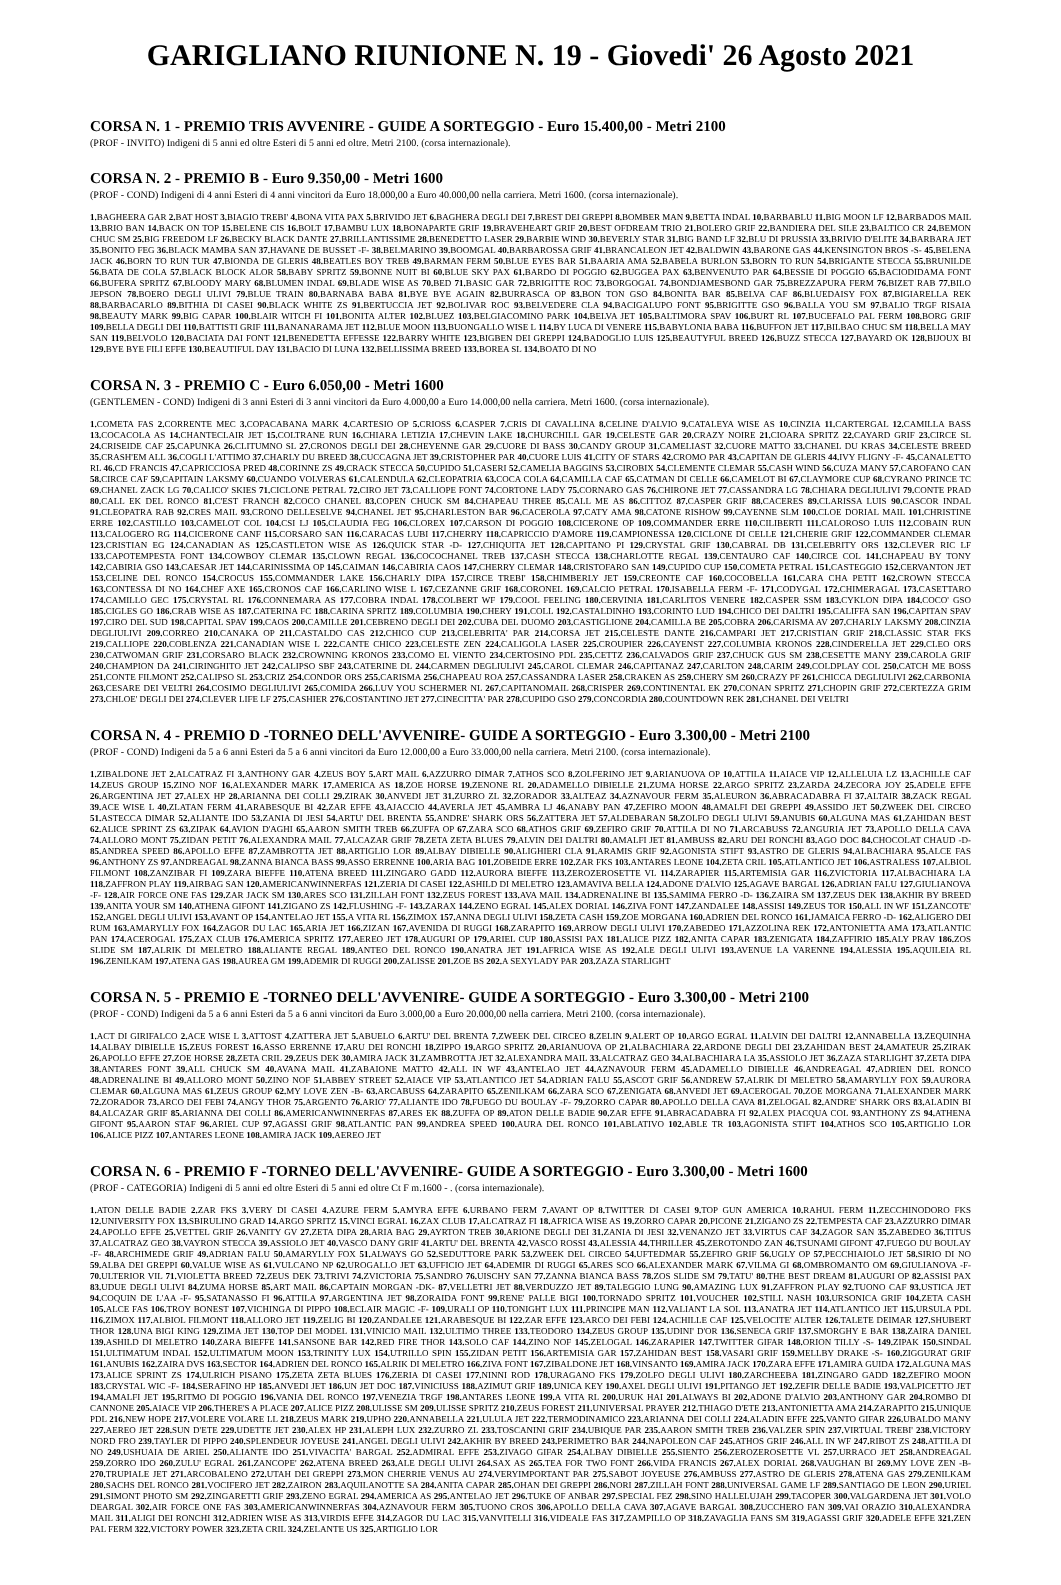GARIGLIANO RIUNIONE N. 19 - Giovedi' 26 Agosto 2021
CORSA N. 1 - PREMIO TRIS AVVENIRE - GUIDE A SORTEGGIO - Euro 15.400,00 - Metri 2100
(PROF - INVITO) Indigeni di 5 anni ed oltre Esteri di 5 anni ed oltre. Metri 2100. (corsa internazionale).
CORSA N. 2 - PREMIO B - Euro 9.350,00 - Metri 1600
(PROF - COND) Indigeni di 4 anni Esteri di 4 anni vincitori da Euro 18.000,00 a Euro 40.000,00 nella carriera. Metri 1600. (corsa internazionale).
1. BAGHEERA GAR 2. BAT HOST 3. BIAGIO TREBI' 4. BONA VITA PAX 5. BRIVIDO JET 6. BAGHERA DEGLI DEI 7. BREST DEI GREPPI 8. BOMBER MAN 9. BETTA INDAL 10. BARBABLU 11. BIG MOON LF 12. BARBADOS MAIL 13. BRIO BAN 14. BACK ON TOP 15. BELENE CIS 16. BOLT 17. BAMBU LUX 18. BONAPARTE GRIF 19. BRAVEHEART GRIF 20. BEST OFDREAM TRIO 21. BOLERO GRIF 22. BANDIERA DEL SILE 23. BALTICO CR 24. BEMON CHUC SM 25. BIG FREEDOM LF 26. BECKY BLACK DANTE 27. BRILLANTISSIME 28. BENEDETTO LASER 29. BARBIE WIND 30. BEVERLY STAR 31. BIG BAND LF 32. BLU DI PRUSSIA 33. BRIVIO D'ELITE 34. BARBARA JET 35. BONITO FEG 36. BLACK MAMBA SAN 37. HAVANE DE BUSSET -F- 38. BELMARINO 39. BOOMGAL 40. BARBAROSSA GRIF 41. BRANCALEON JET 42. BALDWIN 43. BARONE GAS 44. KENSINGTON BROS -S- 45. BELENA JACK 46. BORN TO RUN TUR 47. BIONDA DE GLERIS 48. BEATLES BOY TREB 49. BARMAN FERM 50. BLUE EYES BAR 51. BAARIA AMA 52. BABELA BURLON 53. BORN TO RUN 54. BRIGANTE STECCA 55. BRUNILDE 56. BATA DE COLA 57. BLACK BLOCK ALOR 58. BABY SPRITZ 59. BONNE NUIT BI 60. BLUE SKY PAX 61. BARDO DI POGGIO 62. BUGGEA PAX 63. BENVENUTO PAR 64. BESSIE DI POGGIO 65. BACIODIDAMA FONT 66. BUFERA SPRITZ 67. BLOODY MARY 68. BLUMEN INDAL 69. BLADE WISE AS 70. BED 71. BASIC GAR 72. BRIGITTE ROC 73. BORGOGAL 74. BONDJAMESBOND GAR 75. BREZZAPURA FERM 76. BIZET RAB 77. BILO JEPSON 78. BOERO DEGLI ULIVI 79. BLUE TRAIN 80. BARNABA BABA 81. BYE BYE AGAIN 82. BURRASCA OP 83. BON TON GSO 84. BONITA BAR 85. BELVA CAF 86. BLUEDAISY FOX 87. BIGIARELLA REK 88. BARBACARLO 89. BITHIA DI CASEI 90. BLACK WHITE ZS 91. BERTUCCIA JET 92. BOLIVAR ROC 93. BELVEDERE CLA 94. BACIGALUPO FONT 95. BRIGITTE GSO 96. BALLA YOU SM 97. BALIO TRGF RISAIA 98. BEAUTY MARK 99. BIG CAPAR 100. BLAIR WITCH FI 101. BONITA ALTER 102. BLUEZ 103. BELGIACOMINO PARK 104. BELVA JET 105. BALTIMORA SPAV 106. BURT RL 107. BUCEFALO PAL FERM 108. BORG GRIF 109. BELLA DEGLI DEI 110. BATTISTI GRIF 111. BANANARAMA JET 112. BLUE MOON 113. BUONGALLO WISE L 114. BY LUCA DI VENERE 115. BABYLONIA BABA 116. BUFFON JET 117. BILBAO CHUC SM 118. BELLA MAY SAN 119. BELVOLO 120. BACIATA DAI FONT 121. BENEDETTA EFFESSE 122. BARRY WHITE 123. BIGBEN DEI GREPPI 124. BADOGLIO LUIS 125. BEAUTYFUL BREED 126. BUZZ STECCA 127. BAYARD OK 128. BIJOUX BI 129. BYE BYE FILI EFFE 130. BEAUTIFUL DAY 131. BACIO DI LUNA 132. BELLISSIMA BREED 133. BOREA SL 134. BOATO DI NO
CORSA N. 3 - PREMIO C - Euro 6.050,00 - Metri 1600
(GENTLEMEN - COND) Indigeni di 3 anni Esteri di 3 anni vincitori da Euro 4.000,00 a Euro 14.000,00 nella carriera. Metri 1600. (corsa internazionale).
1. COMETA FAS 2. CORRENTE MEC 3. COPACABANA MARK 4. CARTESIO OP 5. CRIOSS 6. CASPER 7. CRIS DI CAVALLINA 8. CELINE D'ALVIO 9. CATALEYA WISE AS 10. CINZIA 11. CARTERGAL 12. CAMILLA BASS 13. COCACOLA AS 14. CHANTECLAIR JET 15. COLTRANE RUN 16. CHIARA LETIZIA 17. CHEVIN LAKE 18. CHURCHILL GAR 19. CELESTE GAR 20. CRAZY NOIRE 21. CIOARA SPRITZ 22. CAYARD GRIF 23. CIRCE SL 24. CRISEIDE CAF 25. CAPUNKA 26. CLITUMNO SL 27. CRONOS DEGLI DEI 28. CHEYENNE GAR 29. CUORE DI BASS 30. CANDY GROUP 31. CAMELIAST 32. CUORE MATTO 33. CHANEL DU KRAS 34. CELESTE BREED 35. CRASH'EM ALL 36. COGLI L'ATTIMO 37. CHARLY DU BREED 38. CUCCAGNA JET 39. CRISTOPHER PAR 40. CUORE LUIS 41. CITY OF STARS 42. CROMO PAR 43. CAPITAN DE GLERIS 44. IVY FLIGNY -F- 45. CANALETTO RL 46. CD FRANCIS 47. CAPRICCIOSA PRED 48. CORINNE ZS 49. CRACK STECCA 50. CUPIDO 51. CASERI 52. CAMELIA BAGGINS 53. CIROBIX 54. CLEMENTE CLEMAR 55. CASH WIND 56. CUZA MANY 57. CAROFANO CAN 58. CIRCE CAF 59. CAPITAIN LAKSMY 60. CUANDO VOLVERAS 61. CALENDULA 62. CLEOPATRIA 63. COCA COLA 64. CAMILLA CAF 65. CATMAN DI CELLE 66. CAMELOT BI 67. CLAYMORE CUP 68. CYRANO PRINCE TC 69. CHANEL ZACK LG 70. CALICO' SKIES 71. CICLONE PETRAL 72. CIRO JET 73. CALLIOPE FONT 74. CORTONE LADY 75. CORNARO GAS 76. CHIRONE JET 77. CASSANDRA LG 78. CHIARA DEGLIULIVI 79. CONTE PRAD 80. CALL EK DEL RONCO 81. C'EST FRANCH 82. COCO CHANEL 83. COPEN CHUCK SM 84. CHAPEAU THREE 85. CALL ME AS 86. CITTOZ 87. CASPER GRIF 88. CACERES 89. CLARISSA LUIS 90. CASCOR INDAL 91. CLEOPATRA RAB 92. CRES MAIL 93. CRONO DELLESELVE 94. CHANEL JET 95. CHARLESTON BAR 96. CACEROLA 97. CATY AMA 98. CATONE RISHOW 99. CAYENNE SLM 100. CLOE DORIAL MAIL 101. CHRISTINE ERRE 102. CASTILLO 103. CAMELOT COL 104. CSI LJ 105. CLAUDIA FEG 106. CLOREX 107. CARSON DI POGGIO 108. CICERONE OP 109. COMMANDER ERRE 110. CILIBERTI 111. CALOROSO LUIS 112. COBAIN RUN 113. CALOGERO RG 114. CICERONE CANF 115. CORSARO SAN 116. CARACAS LUBI 117. CHERRY 118. CAPRICCIO D'AMORE 119. CAMPIONESSA 120. CICLONE DI CELLE 121. CHERIE GRIF 122. COMMANDER CLEMAR 123. CRISTIAN EG 124. CANADIAN AS 125. CASTLETON WISE AS 126. QUICK STAR -D- 127. CHIQUITA JET 128. CAPITANO PI 129. CRYSTAL GRIF 130. CABRAL DB 131. CELEBRITY ORS 132. CLEVER RIC LF 133. CAPOTEMPESTA FONT 134. COWBOY CLEMAR 135. CLOWN REGAL 136. COCOCHANEL TREB 137. CASH STECCA 138. CHARLOTTE REGAL 139. CENTAURO CAF 140. CIRCE COL 141. CHAPEAU BY TONY 142. CABIRIA GSO 143. CAESAR JET 144. CARINISSIMA OP 145. CAIMAN 146. CABIRIA CAOS 147. CHERRY CLEMAR 148. CRISTOFARO SAN 149. CUPIDO CUP 150. COMETA PETRAL 151. CASTEGGIO 152. CERVANTON JET 153. CELINE DEL RONCO 154. CROCUS 155. COMMANDER LAKE 156. CHARLY DIPA 157. CIRCE TREBI' 158. CHIMBERLY JET 159. CREONTE CAF 160. COCOBELLA 161. CARA CHA PETIT 162. CROWN STECCA 163. CONTESSA DI NO 164. CHEF AXE 165. CRONOS CAF 166. CARLINO WISE L 167. CEZANNE GRIF 168. CORONEL 169. CALCIO PETRAL 170. ISABELLA FERM -F- 171. CODYGAL 172. CHIMERAGAL 173. CASETTARO 174. CAMILLO GEC 175. CRYSTAL RL 176. CONNEMARA AS 177. COBRA INDAL 178. COLBERT WF 179. COOL FEELING 180. CERVINIA 181. CARLITOS VENERE 182. CASPER SSM 183. CYKLON DIPA 184. COCO' GSO 185. CIGLES GO 186. CRAB WISE AS 187. CATERINA FC 188. CARINA SPRITZ 189. COLUMBIA 190. CHERY 191. COLL 192. CASTALDINHO 193. CORINTO LUD 194. CHICO DEI DALTRI 195. CALIFFA SAN 196. CAPITAN SPAV 197. CIRO DEL SUD 198. CAPITAL SPAV 199. CAOS 200. CAMILLE 201. CEBRENO DEGLI DEI 202. CUBA DEL DUOMO 203. CASTIGLIONE 204. CAMILLA BE 205. COBRA 206. CARISMA AV 207. CHARLY LAKSMY 208. CINZIA DEGLIULIVI 209. CORREO 210. CANAKA OP 211. CASTALDO CAS 212. CHICO CUP 213. CELEBRITA' PAR 214. CORSA JET 215. CELESTE DANTE 216. CAMPARI JET 217. CRISTIAN GRIF 218. CLASSIC STAR FKS 219. CALLIOPE 220. COBLENZA 221. CANADIAN WISE L 222. CANTE CHICO 223. CELESTE ZEN 224. CALIGOLA LASER 225. CROUPIER 226. CAYENST 227. COLUMBIA KRONOS 228. CINDERELLA JET 229. CLEO ORS 230. CATWOMAN GRIF 231. CORSARO BLACK 232. CROWNING KRONOS 233. COMO EL VIENTO 234. CERTOSINO PDL 235. CETTZ 236. CALVADOS GRIF 237. CHUCK GUS SM 238. CESETTE MANY 239. CAROLA GRIF 240. CHAMPION DA 241. CIRINGHITO JET 242. CALIPSO SBF 243. CATERINE DL 244. CARMEN DEGLIULIVI 245. CAROL CLEMAR 246. CAPITANAZ 247. CARLTON 248. CARIM 249. COLDPLAY COL 250. CATCH ME BOSS 251. CONTE FILMONT 252. CALIPSO SL 253. CRIZ 254. CONDOR ORS 255. CARISMA 256. CHAPEAU ROA 257. CASSANDRA LASER 258. CRAKEN AS 259. CHERY SM 260. CRAZY PF 261. CHICCA DEGLIULIVI 262. CARBONIA 263. CESARE DEI VELTRI 264. COSIMO DEGLIULIVI 265. COMIDA 266. LUV YOU SCHERMER NL 267. CAPITANOMAIL 268. CRISPER 269. CONTINENTAL EK 270. CONAN SPRITZ 271. CHOPIN GRIF 272. CERTEZZA GRIM 273. CHLOE' DEGLI DEI 274. CLEVER LIFE LF 275. CASHIER 276. COSTANTINO JET 277. CINECITTA' PAR 278. CUPIDO GSO 279. CONCORDIA 280. COUNTDOWN REK 281. CHANEL DEI VELTRI
CORSA N. 4 - PREMIO D -TORNEO DELL'AVVENIRE- GUIDE A SORTEGGIO - Euro 3.300,00 - Metri 2100
(PROF - COND) Indigeni da 5 a 6 anni Esteri da 5 a 6 anni vincitori da Euro 12.000,00 a Euro 33.000,00 nella carriera. Metri 2100. (corsa internazionale).
1. ZIBALDONE JET 2. ALCATRAZ FI 3. ANTHONY GAR 4. ZEUS BOY 5. ART MAIL 6. AZZURRO DIMAR 7. ATHOS SCO 8. ZOLFERINO JET 9. ARIANUOVA OP 10. ATTILA 11. AIACE VIP 12. ALLELUIA LZ 13. ACHILLE CAF 14. ZEUS GROUP 15. ZINO NOF 16. ALEXANDER MARK 17. AMERICA AS 18. ZOE HORSE 19. ZENONE RL 20. ADAMELLO DIBIELLE 21. ZUMA HORSE 22. ARGO SPRITZ 23. ZARDA 24. ZECORA JOY 25. ADELE EFFE 26. ARGENTINA JET 27. ALEX HP 28. ARIANNA DEI COLLI 29. ZIRAK 30. ANVEDI JET 31. ZURRO ZL 32. ZORADOR 33. ALTEAZ 34. AZNAVOUR FERM 35. ALEURON 36. ABRACADABRA FI 37. ALTAIR 38. ZACK REGAL 39. ACE WISE L 40. ZLATAN FERM 41. ARABESQUE BI 42. ZAR EFFE 43. AJACCIO 44. AVERLA JET 45. AMBRA LJ 46. ANABY PAN 47. ZEFIRO MOON 48. AMALFI DEI GREPPI 49. ASSIDO JET 50. ZWEEK DEL CIRCEO 51. ASTECCA DIMAR 52. ALIANTE IDO 53. ZANIA DI JESI 54. ARTU' DEL BRENTA 55. ANDRE' SHARK ORS 56. ZATTERA JET 57. ALDEBARAN 58. ZOLFO DEGLI ULIVI 59. ANUBIS 60. ALGUNA MAS 61. ZAHIDAN BEST 62. ALICE SPRINT ZS 63. ZIPAK 64. AVION D'AGHI 65. AARON SMITH TREB 66. ZUFFA OP 67. ZARA SCO 68. ATHOS GRIF 69. ZEFIRO GRIF 70. ATTILA DI NO 71. ARCABUSS 72. ANGURIA JET 73. APOLLO DELLA CAVA 74. ALLORO MONT 75. ZIDAN PETIT 76. ALEXANDRA MAIL 77. ALCAZAR GRIF 78. ZETA ZETA BLUES 79. ALVIN DEI DALTRI 80. AMALFI JET 81. AMBUSS 82. ARU DEI RONCHI 83. AGO DOC 84. CHOCOLAT CHAUD -D- 85. ANDREA SPEED 86. APOLLO EFFE 87. ZAMBROTTA JET 88. ARTIGLIO LOR 89. ALBAY DIBIELLE 90. ALIGHIERI CLA 91. ARAMIS GRIF 92. AGONISTA STIFT 93. ASTRO DE GLERIS 94. ALBACHIARA 95. ALCE FAS 96. ANTHONY ZS 97. ANDREAGAL 98. ZANNA BIANCA BASS 99. ASSO ERRENNE 100. ARIA BAG 101. ZOBEIDE ERRE 102. ZAR FKS 103. ANTARES LEONE 104. ZETA CRIL 105. ATLANTICO JET 106. ASTRALESS 107. ALBIOL FILMONT 108. ZANZIBAR FI 109. ZARA BIEFFE 110. ATENA BREED 111. ZINGARO GADD 112. AURORA BIEFFE 113. ZEROZEROSETTE VL 114. ZARAPIER 115. ARTEMISIA GAR 116. ZVICTORIA 117. ALBACHIARA LA 118. ZAFFRON PLAY 119. AIRBAG SAN 120. AMERICANWINNERFAS 121. ZERIA DI CASEI 122. ASHILD DI MELETRO 123. AMAVIVA BELLA 124. ADONE D'ALVIO 125. AGAVE BARGAL 126. ADRIAN FALU 127. GIULIANOVA -F- 128. AIR FORCE ONE FAS 129. ZAR JACK SM 130. ARES SCO 131. ZILLAH FONT 132. ZEUS FOREST 133. AVA MAIL 134. ADRENALINE BI 135. SAMIMA FERRO -D- 136. ZAIRA SM 137. ZEUS DEK 138. AKHIR BY BREED 139. ANITA YOUR SM 140. ATHENA GIFONT 141. ZIGANO ZS 142. FLUSHING -F- 143. ZARAX 144. ZENO EGRAL 145. ALEX DORIAL 146. ZIVA FONT 147. ZANDALEE 148. ASSISI 149. ZEUS TOR 150. ALL IN WF 151. ZANCOTE' 152. ANGEL DEGLI ULIVI 153. AVANT OP 154. ANTELAO JET 155. A VITA RL 156. ZIMOX 157. ANNA DEGLI ULIVI 158. ZETA CASH 159. ZOE MORGANA 160. ADRIEN DEL RONCO 161. JAMAICA FERRO -D- 162. ALIGERO DEI RUM 163. AMARYLLY FOX 164. ZAGOR DU LAC 165. ARIA JET 166. ZIZAN 167. AVENIDA DI RUGGI 168. ZARAPITO 169. ARROW DEGLI ULIVI 170. ZABEDEO 171. AZZOLINA REK 172. ANTONIETTA AMA 173. ATLANTIC PAN 174. ACEROGAL 175. ZAX CLUB 176. AMERICA SPRITZ 177. AEREO JET 178. AUGURI OP 179. ARIEL CUP 180. ASSISI PAX 181. ALICE PIZZ 182. ANITA CAPAR 183. ZENIGATA 184. ZAFFIRIO 185. ALY PRAV 186. ZOS SLIDE SM 187. ALRIK DI MELETRO 188. ALIANTE REGAL 189. ANTEO DEL RONCO 190. ANATRA JET 191. AFRICA WISE AS 192. ALE DEGLI ULIVI 193. AVENUE LA VARENNE 194. ALESSIA 195. AQUILEIA RL 196. ZENILKAM 197. ATENA GAS 198. AUREA GM 199. ADEMIR DI RUGGI 200. ZALISSE 201. ZOE BS 202. A SEXYLADY PAR 203. ZAZA STARLIGHT
CORSA N. 5 - PREMIO E -TORNEO DELL'AVVENIRE- GUIDE A SORTEGGIO - Euro 3.300,00 - Metri 2100
(PROF - COND) Indigeni da 5 a 6 anni Esteri da 5 a 6 anni vincitori da Euro 3.000,00 a Euro 20.000,00 nella carriera. Metri 2100. (corsa internazionale).
1. ACT DI GIRIFALCO 2. ACE WISE L 3. ATTOST 4. ZATTERA JET 5. ABUELO 6. ARTU' DEL BRENTA 7. ZWEEK DEL CIRCEO 8. ZELIN 9. ALERT OP 10. ARGO EGRAL 11. ALVIN DEI DALTRI 12. ANNABELLA 13. ZEQUINHA 14. ALBAY DIBIELLE 15. ZEUS FOREST 16. ASSO ERRENNE 17. ARU DEI RONCHI 18. ZIPPO 19. ARGO SPRITZ 20. ARIANUOVA OP 21. ALBACHIARA 22. ARDONE DEGLI DEI 23. ZAHIDAN BEST 24. AMATEUR 25. ZIRAK 26. APOLLO EFFE 27. ZOE HORSE 28. ZETA CRIL 29. ZEUS DEK 30. AMIRA JACK 31. ZAMBROTTA JET 32. ALEXANDRA MAIL 33. ALCATRAZ GEO 34. ALBACHIARA LA 35. ASSIOLO JET 36. ZAZA STARLIGHT 37. ZETA DIPA 38. ANTARES FONT 39. ALL CHUCK SM 40. AVANA MAIL 41. ZABAIONE MATTO 42. ALL IN WF 43. ANTELAO JET 44. AZNAVOUR FERM 45. ADAMELLO DIBIELLE 46. ANDREAGAL 47. ADRIEN DEL RONCO 48. ADRENALINE BI 49. ALLORO MONT 50. ZINO NOF 51. ABBEY STREET 52. AIACE VIP 53. ATLANTICO JET 54. ADRIAN FALU 55. ASCOT GRIF 56. ANDREW 57. ALRIK DI MELETRO 58. AMARYLLY FOX 59. AURORA CLEMAR 60. ALGUNA MAS 61. ZEUS GROUP 62. MY LOVE ZEN -B- 63. ARCABUSS 64. ZARAPITO 65. ZENILKAM 66. ZARA SCO 67. ZENIGATA 68. ANVEDI JET 69. ACEROGAL 70. ZOE MORGANA 71. ALEXANDER MARK 72. ZORADOR 73. ARCO DEI FEBI 74. ANGY THOR 75. ARGENTO 76. ARIO' 77. ALIANTE IDO 78. FUEGO DU BOULAY -F- 79. ZORRO CAPAR 80. APOLLO DELLA CAVA 81. ZELOGAL 82. ANDRE' SHARK ORS 83. ALADIN BI 84. ALCAZAR GRIF 85. ARIANNA DEI COLLI 86. AMERICANWINNERFAS 87. ARES EK 88. ZUFFA OP 89. ATON DELLE BADIE 90. ZAR EFFE 91. ABRACADABRA FI 92. ALEX PIACQUA COL 93. ANTHONY ZS 94. ATHENA GIFONT 95. AARON STAF 96. ARIEL CUP 97. AGASSI GRIF 98. ATLANTIC PAN 99. ANDREA SPEED 100. AURA DEL RONCO 101. ABLATIVO 102. ABLE TR 103. AGONISTA STIFT 104. ATHOS SCO 105. ARTIGLIO LOR 106. ALICE PIZZ 107. ANTARES LEONE 108. AMIRA JACK 109. AEREO JET
CORSA N. 6 - PREMIO F -TORNEO DELL'AVVENIRE- GUIDE A SORTEGGIO - Euro 3.300,00 - Metri 1600
(PROF - CATEGORIA) Indigeni di 5 anni ed oltre Esteri di 5 anni ed oltre Ct F m.1600 - . (corsa internazionale).
1. ATON DELLE BADIE 2. ZAR FKS 3. VERY DI CASEI 4. AZURE FERM 5. AMYRA EFFE 6. URBANO FERM 7. AVANT OP 8. TWITTER DI CASEI 9. TOP GUN AMERICA 10. RAHUL FERM 11. ZECCHINODORO FKS 12. UNIVERSITY FOX 13. SBIRULINO GRAD 14. ARGO SPRITZ 15. VINCI EGRAL 16. ZAX CLUB 17. ALCATRAZ FI 18. AFRICA WISE AS 19. ZORRO CAPAR 20. PICONE 21. ZIGANO ZS 22. TEMPESTA CAF 23. AZZURRO DIMAR 24. APOLLO EFFE 25. VETTEL GRIF 26. VANITY GV 27. ZETA DIPA 28. ARIA BAG 29. AYRTON TREB 30. ARIONE DEGLI DEI 31. ZANIA DI JESI 32. VENANZO JET 33. VIRTUS CAF 34. ZAGOR SAN 35. ZABEDEO 36. TITUS 37. ALCATRAZ GEO 38. VAYRON STECCA 39. ASSIOLO JET 40. VASCO DANY GRIF 41. ARTU' DEL BRENTA 42. VASCO ROSSI 43. ALESSIA 44. THRILLER 45. ZEROTONDO ZAN 46. TSUNAMI GIFONT 47. FUEGO DU BOULAY -F- 48. ARCHIMEDE GRIF 49. ADRIAN FALU 50. AMARYLLY FOX 51. ALWAYS GO 52. SEDUTTORE PARK 53. ZWEEK DEL CIRCEO 54. UFTEDMAR 55. ZEFIRO GRIF 56. UGLY OP 57. PECCHIAIOLO JET 58. SIRIO DI NO 59. ALBA DEI GREPPI 60. VALUE WISE AS 61. VULCANO NP 62. UROGALLO JET 63. UFFICIO JET 64. ADEMIR DI RUGGI 65. ARES SCO 66. ALEXANDER MARK 67. VILMA GI 68. OMBROMANTO OM 69. GIULIANOVA -F- 70. ULTERIOR VIL 71. VIOLETTA BREED 72. ZEUS DEK 73. TRIVI 74. ZVICTORIA 75. SANDRO 76. UISCHY SAN 77. ZANNA BIANCA BASS 78. ZOS SLIDE SM 79. TATU' 80. THE BEST DREAM 81. AUGURI OP 82. ASSISI PAX 83. UDUE DEGLI ULIVI 84. ZUMA HORSE 85. ART MAIL 86. CAPTAIN MORGAN -DK- 87. VELLETRI JET 88. VERDUZZO JET 89. TALEGGIO LUNG 90. AMAZING LUX 91. ZAFFRON PLAY 92. TUONO CAF 93. USTICA JET 94. COQUIN DE L'AA -F- 95. SATANASSO FI 96. ATTILA 97. ARGENTINA JET 98. ZORAIDA FONT 99. RENE' PALLE BIGI 100. TORNADO SPRITZ 101. VOUCHER 102. STILL NASH 103. URSONICA GRIF 104. ZETA CASH 105. ALCE FAS 106. TROY BONEST 107. VICHINGA DI PIPPO 108. ECLAIR MAGIC -F- 109. URALI OP 110. TONIGHT LUX 111. PRINCIPE MAN 112. VALIANT LA SOL 113. ANATRA JET 114. ATLANTICO JET 115. URSULA PDL 116. ZIMOX 117. ALBIOL FILMONT 118. ALLORO JET 119. ZELIG BI 120. ZANDALEE 121. ARABESQUE BI 122. ZAR EFFE 123. ARCO DEI FEBI 124. ACHILLE CAF 125. VELOCITE' ALTER 126. TALETE DEIMAR 127. SHUBERT THOR 128. UNA BIGI KING 129. ZIMA JET 130. TOP DEI MODEL 131. VINICIO MAIL 132. ULTIMO THREE 133. TEODORO 134. ZEUS GROUP 135. UDINI' D'OR 136. SENECA GRIF 137. SMORGHY E BAR 138. ZAIRA DANIEL 139. ASHILD DI MELETRO 140. ZARA BIEFFE 141. SANSONE BAR 142. RED FIRE THOR 143. SOLO CAF 144. ZINO NOF 145. ZELOGAL 146. ZARAPIER 147. TWITTER GIFAR 148. ORION TILLY -S- 149. ZIPAK 150. SINDAL 151. ULTIMATUM INDAL 152. ULTIMATUM MOON 153. TRINITY LUX 154. UTRILLO SPIN 155. ZIDAN PETIT 156. ARTEMISIA GAR 157. ZAHIDAN BEST 158. VASARI GRIF 159. MELLBY DRAKE -S- 160. ZIGGURAT GRIF 161. ANUBIS 162. ZAIRA DVS 163. SECTOR 164. ADRIEN DEL RONCO 165. ALRIK DI MELETRO 166. ZIVA FONT 167. ZIBALDONE JET 168. VINSANTO 169. AMIRA JACK 170. ZARA EFFE 171. AMIRA GUIDA 172. ALGUNA MAS 173. ALICE SPRINT ZS 174. ULRICH PISANO 175. ZETA ZETA BLUES 176. ZERIA DI CASEI 177. NINNI ROD 178. URAGANO FKS 179. ZOLFO DEGLI ULIVI 180. ZARCHEEBA 181. ZINGARO GADD 182. ZEFIRO MOON 183. CRYSTAL WIC -F- 184. SERAFINO HP 185. ANVEDI JET 186. UN JET DOC 187. VINICIUSS 188. AZIMUT GRIF 189. UNICA KEY 190. AXEL DEGLI ULIVI 191. PITANGO JET 192. ZEFIR DELLE BADIE 193. VALPICETTO JET 194. AMALFI JET 195. RITMO DI POGGIO 196. VANIA DEL RONCO 197. VENEZIA TRGF 198. ANTARES LEONE 199. A VITA RL 200. URUK HAI 201. ALWAYS BI 202. ADONE D'ALVIO 203. ANTHONY GAR 204. ROMBO DI CANNONE 205. AIACE VIP 206. THERE'S A PLACE 207. ALICE PIZZ 208. ULISSE SM 209. ULISSE SPRITZ 210. ZEUS FOREST 211. UNIVERSAL PRAYER 212. THIAGO D'ETE 213. ANTONIETTA AMA 214. ZARAPITO 215. UNIQUE PDL 216. NEW HOPE 217. VOLERE VOLARE LL 218. ZEUS MARK 219. UPHO 220. ANNABELLA 221. ULULA JET 222. TERMODINAMICO 223. ARIANNA DEI COLLI 224. ALADIN EFFE 225. VANTO GIFAR 226. UBALDO MANY 227. AEREO JET 228. SUN D'ETE 229. UDETTE JET 230. ALEX HP 231. ALEPH LUX 232. ZURRO ZL 233. TOSCANINI GRIF 234. UBIQUE PAR 235. AARON SMITH TREB 236. VALZER SPIN 237. VIRTUAL TREBI' 238. VICTORY NORD FRO 239. TAYLER DI PIPPO 240. SPLENDEUR JOYEUSE 241. ANGEL DEGLI ULIVI 242. AKHIR BY BREED 243. PERIMETRO BAR 244. NAPOLEON CAF 245. ATHOS GRIF 246. ALL IN WF 247. RIBOT ZS 248. ATTILA DI NO 249. USHUAIA DE ARIEL 250. ALIANTE IDO 251. VIVACITA' BARGAL 252. ADMIRAL EFFE 253. ZIVAGO GIFAR 254. ALBAY DIBIELLE 255. SIENTO 256. ZEROZEROSETTE VL 257. URRACO JET 258. ANDREAGAL 259. ZORRO IDO 260. ZULU' EGRAL 261. ZANCOPE' 262. ATENA BREED 263. ALE DEGLI ULIVI 264. SAX AS 265. TEA FOR TWO FONT 266. VIDA FRANCIS 267. ALEX DORIAL 268. VAUGHAN BI 269. MY LOVE ZEN -B- 270. TRUPIALE JET 271. ARCOBALENO 272. UTAH DEI GREPPI 273. MON CHERRIE VENUS AU 274. VERYIMPORTANT PAR 275. SABOT JOYEUSE 276. AMBUSS 277. ASTRO DE GLERIS 278. ATENA GAS 279. ZENILKAM 280. SACHS DEL RONCO 281. VOCIFERO JET 282. ZAIRON 283. AQUILANOTTE SA 284. ANITA CAPAR 285. OHAN DEI GREPPI 286. NORI 287. ZILLAH FONT 288. UNIVERSAL GAME LF 289. SANTIAGO DE LEON 290. URIEL 291. SIMONT PHOTO SM 292. ZINGARETTI GRIF 293. ZENO EGRAL 294. AMERICA AS 295. ANTELAO JET 296. TUKE OF ANBAR 297. SPECIAL FEZ 298. SINO HALLELUJAH 299. TACOPER 300. VALGARDENA JET 301. VOLO DEARGAL 302. AIR FORCE ONE FAS 303. AMERICANWINNERFAS 304. AZNAVOUR FERM 305. TUONO CROS 306. APOLLO DELLA CAVA 307. AGAVE BARGAL 308. ZUCCHERO FAN 309. VAI ORAZIO 310. ALEXANDRA MAIL 311. ALIGI DEI RONCHI 312. ADRIEN WISE AS 313. VIRDIS EFFE 314. ZAGOR DU LAC 315. VANVITELLI 316. VIDEALE FAS 317. ZAMPILLO OP 318. ZAVAGLIA FANS SM 319. AGASSI GRIF 320. ADELE EFFE 321. ZEN PAL FERM 322. VICTORY POWER 323. ZETA CRIL 324. ZELANTE US 325. ARTIGLIO LOR